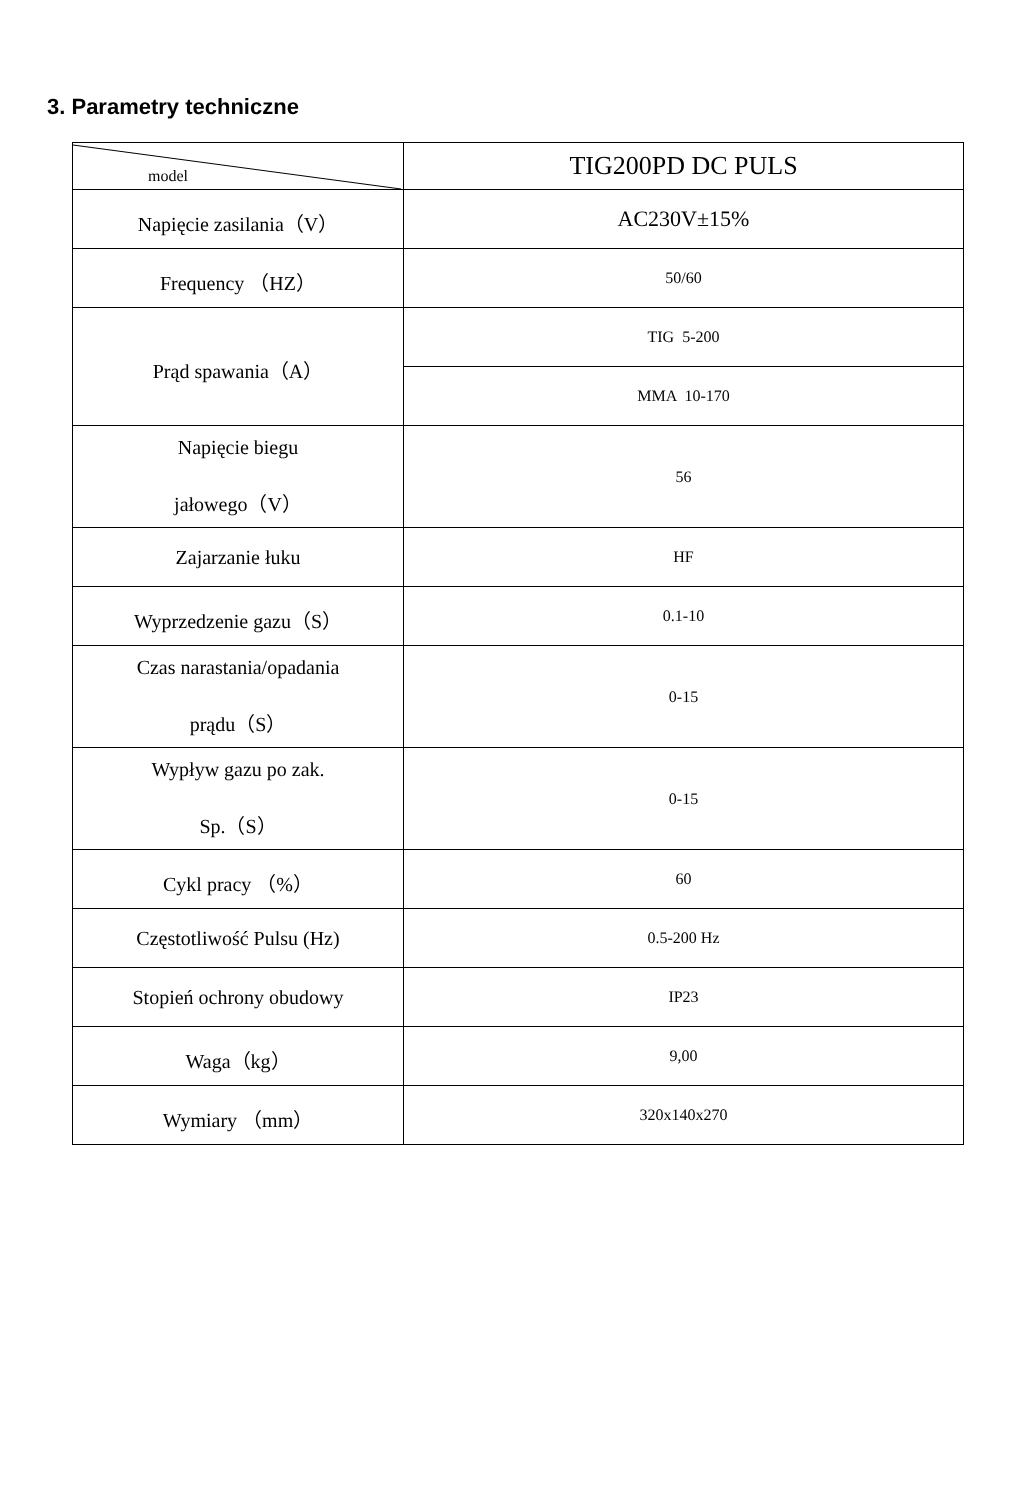3. Parametry techniczne
| model | TIG200PD DC PULS |
| Napięcie zasilania（V） | AC230V±15% |
| Frequency （HZ） | 50/60 |
| Prąd spawania（A） | TIG 5-200 |
| | MMA 10-170 |
| Napięcie biegu jałowego（V） | 56 |
| Zajarzanie łuku | HF |
| Wyprzedzenie gazu（S） | 0.1-10 |
| Czas narastania/opadania prądu（S） | 0-15 |
| Wypływ gazu po zak. Sp.（S） | 0-15 |
| Cykl pracy （%） | 60 |
| Częstotliwość Pulsu (Hz) | 0.5-200 Hz |
| Stopień ochrony obudowy | IP23 |
| Waga（kg） | 9,00 |
| Wymiary （mm） | 320x140x270 |